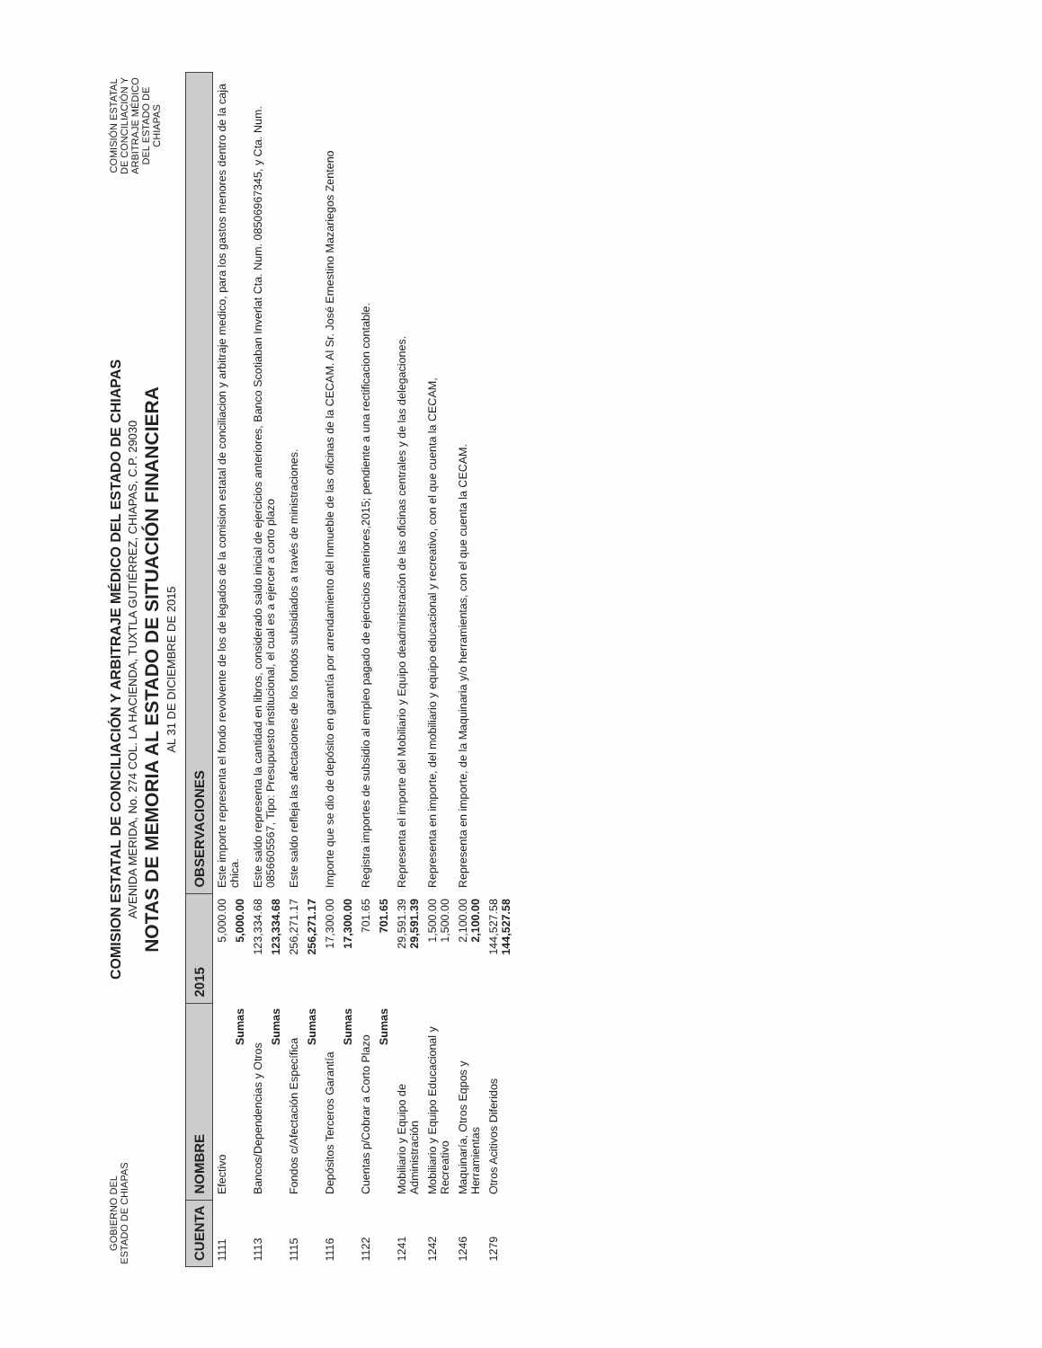GOBIERNO DEL ESTADO DE CHIAPAS
COMISION ESTATAL DE CONCILIACIÓN Y ARBITRAJE MÉDICO DEL ESTADO DE CHIAPAS
AVENIDA MERIDA, No. 274 COL. LA HACIENDA, TUXTLA GUTIÉRREZ, CHIAPAS, C.P. 29030
NOTAS DE MEMORIA AL ESTADO DE SITUACIÓN FINANCIERA
AL 31 DE DICIEMBRE DE 2015
COMISIÓN ESTATAL DE CONCILIACIÓN Y ARBITRAJE MÉDICO DEL ESTADO DE CHIAPAS
| CUENTA | NOMBRE | 2015 | OBSERVACIONES |
| --- | --- | --- | --- |
| 1111 | Efectivo | 5,000.00 | Este importe representa el fondo revolvente de los de legados de la comision estatal de conciliacion y arbitraje medico, para los gastos menores dentro de la caja chica. |
| | Sumas | 5,000.00 | |
| 1113 | Bancos/Dependencias y Otros | 123,334.68 | Este saldo representa la cantidad en libros, considerado saldo inicial de ejercicios anteriores, Banco Scotiaban Inverlat Cta. Num. 08506967345, y Cta. Num. 0856605567, Tipo: Presupuesto institucional, el cual es a ejercer a corto plazo |
| | Sumas | 123,334.68 | |
| 1115 | Fondos c/Afectación Específica | 256,271.17 | Este saldo refleja las afectaciones de los fondos subsidiados a través de ministraciones. |
| | Sumas | 256,271.17 | |
| 1116 | Depósitos Terceros Garantía | 17,300.00 | Importe que se dio de depósito en garantía por arrendamiento del Inmueble de las oficinas de la CECAM. Al Sr. José Ernestino Mazariegos Zenteno |
| | Sumas | 17,300.00 | |
| 1122 | Cuentas p/Cobrar a Corto Plazo | 701.65 | Registra importes de subsidio al empleo pagado de ejercicios anteriores,2015; pendiente a una rectificacion contable. |
| | Sumas | 701.65 | |
| 1241 | Mobiliario y Equipo de Administración | 29,591.39 29,591.39 | Representa el importe del Mobiliario y Equipo deadministración de las oficinas centrales y de las delegaciones. |
| 1242 | Mobiliario y Equipo Educacional y Recreativo | 1,500.00 1,500.00 | Representa en importe, del mobiliario y equipo educacional y recreativo, con el que cuenta la CECAM, |
| 1246 | Maquinaría, Otros Eqpos y Herramientas | 2,100.00 2,100.00 | Representa en importe, de la Maquinaria y/o herramientas, con el que cuenta la CECAM. |
| 1279 | Otros Acitivos Diferidos | 144,527.58 144,527.58 | |